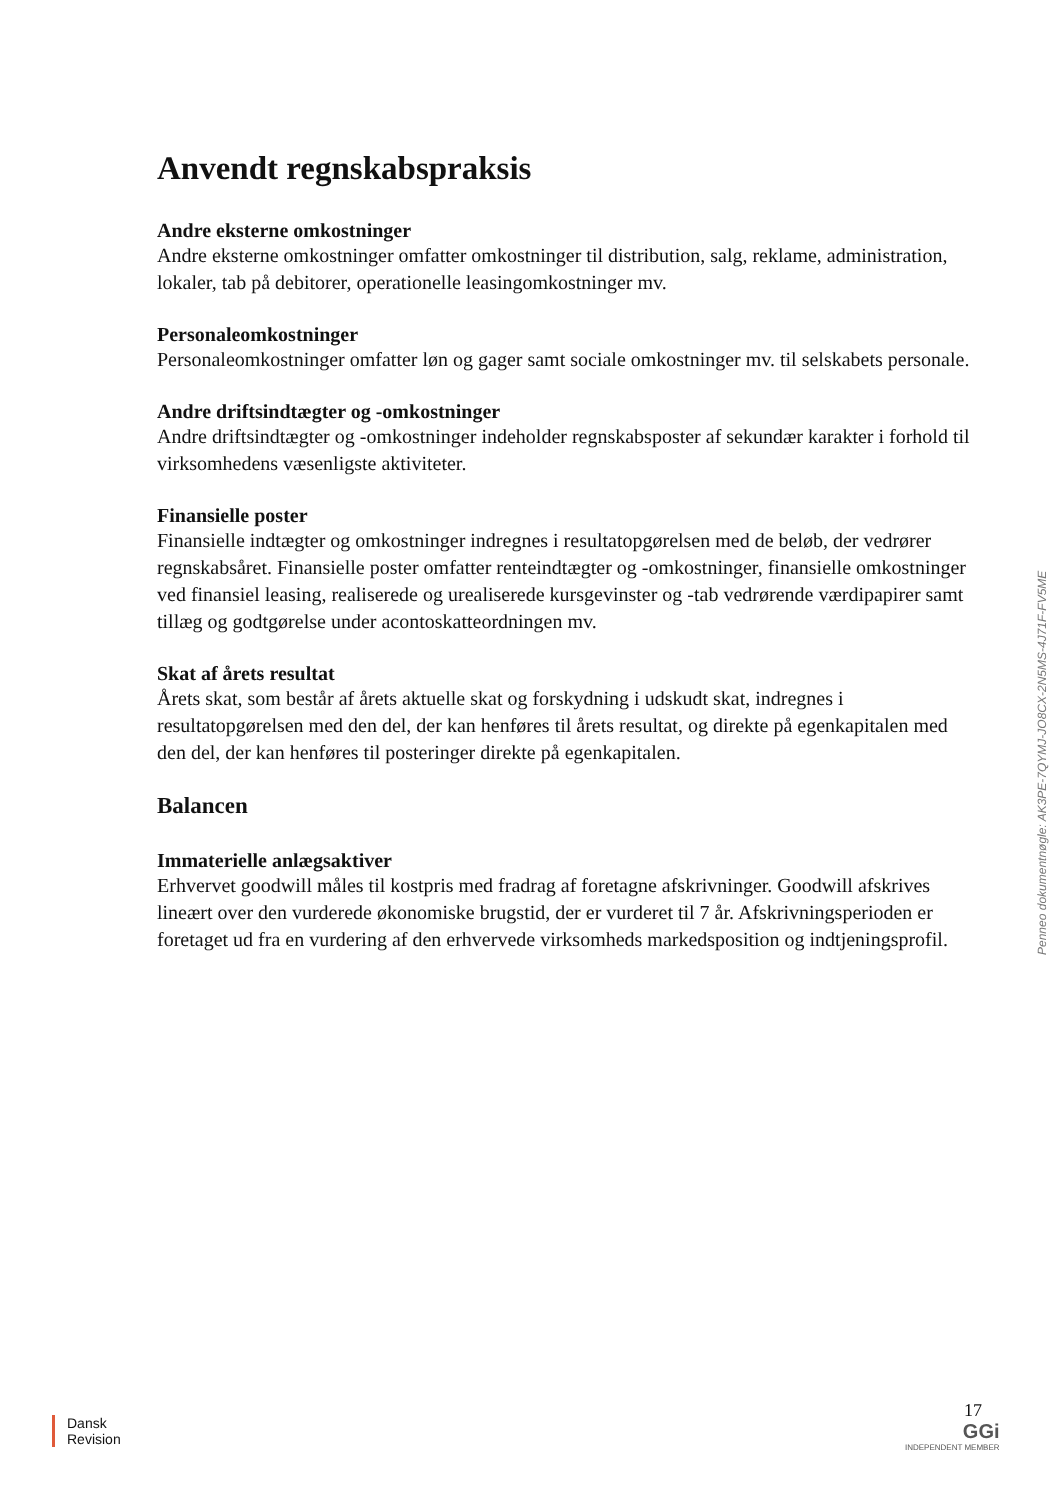Anvendt regnskabspraksis
Andre eksterne omkostninger
Andre eksterne omkostninger omfatter omkostninger til distribution, salg, reklame, administration, lokaler, tab på debitorer, operationelle leasingomkostninger mv.
Personaleomkostninger
Personaleomkostninger omfatter løn og gager samt sociale omkostninger mv. til selskabets personale.
Andre driftsindtægter og -omkostninger
Andre driftsindtægter og -omkostninger indeholder regnskabsposter af sekundær karakter i forhold til virksomhedens væsenligste aktiviteter.
Finansielle poster
Finansielle indtægter og omkostninger indregnes i resultatopgørelsen med de beløb, der vedrører regnskabsåret. Finansielle poster omfatter renteindtægter og -omkostninger, finansielle omkostninger ved finansiel leasing, realiserede og urealiserede kursgevinster og -tab vedrørende værdipapirer samt tillæg og godtgørelse under acontoskatteordningen mv.
Skat af årets resultat
Årets skat, som består af årets aktuelle skat og forskydning i udskudt skat, indregnes i resultatopgørelsen med den del, der kan henføres til årets resultat, og direkte på egenkapitalen med den del, der kan henføres til posteringer direkte på egenkapitalen.
Balancen
Immaterielle anlægsaktiver
Erhvervet goodwill måles til kostpris med fradrag af foretagne afskrivninger. Goodwill afskrives lineært over den vurderede økonomiske brugstid, der er vurderet til 7 år. Afskrivningsperioden er foretaget ud fra en vurdering af den erhvervede virksomheds markedsposition og indtjeningsprofil.
Penneo dokumentnøgle: AK3PE-7QYMJ-JO8CX-2N5MS-4J71F-FV5ME
Dansk
Revision
17
GGi
INDEPENDENT MEMBER